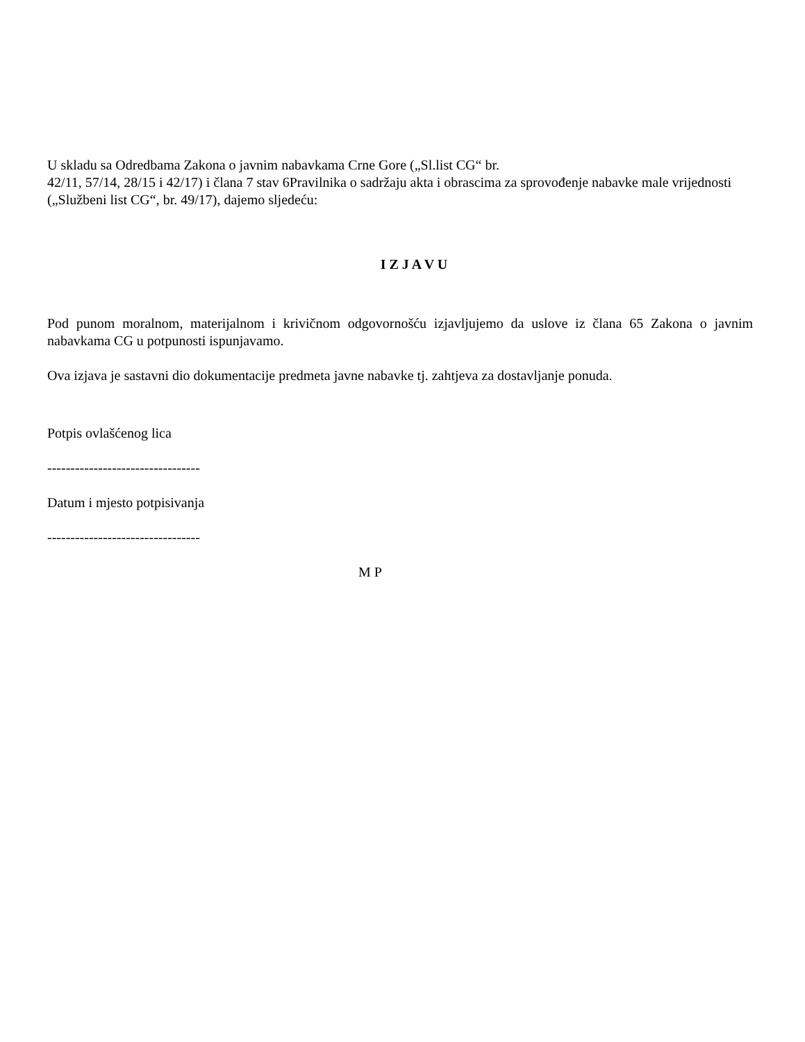U skladu sa Odredbama Zakona o javnim nabavkama Crne Gore („Sl.list CG“ br.
42/11, 57/14, 28/15 i 42/17) i člana 7 stav 6Pravilnika o sadržaju akta i obrascima za sprovođenje nabavke male vrijednosti („Službeni list CG“, br. 49/17), dajemo sljedeću:
I Z J A V U
Pod punom moralnom, materijalnom i krivičnom odgovornošću izjavljujemo da uslove iz člana 65 Zakona o javnim nabavkama CG u potpunosti ispunjavamo.
Ova izjava je sastavni dio dokumentacije predmeta javne nabavke tj. zahtjeva za dostavljanje ponuda.
Potpis ovlašćenog lica
---------------------------------
Datum i mjesto potpisivanja
---------------------------------
M P